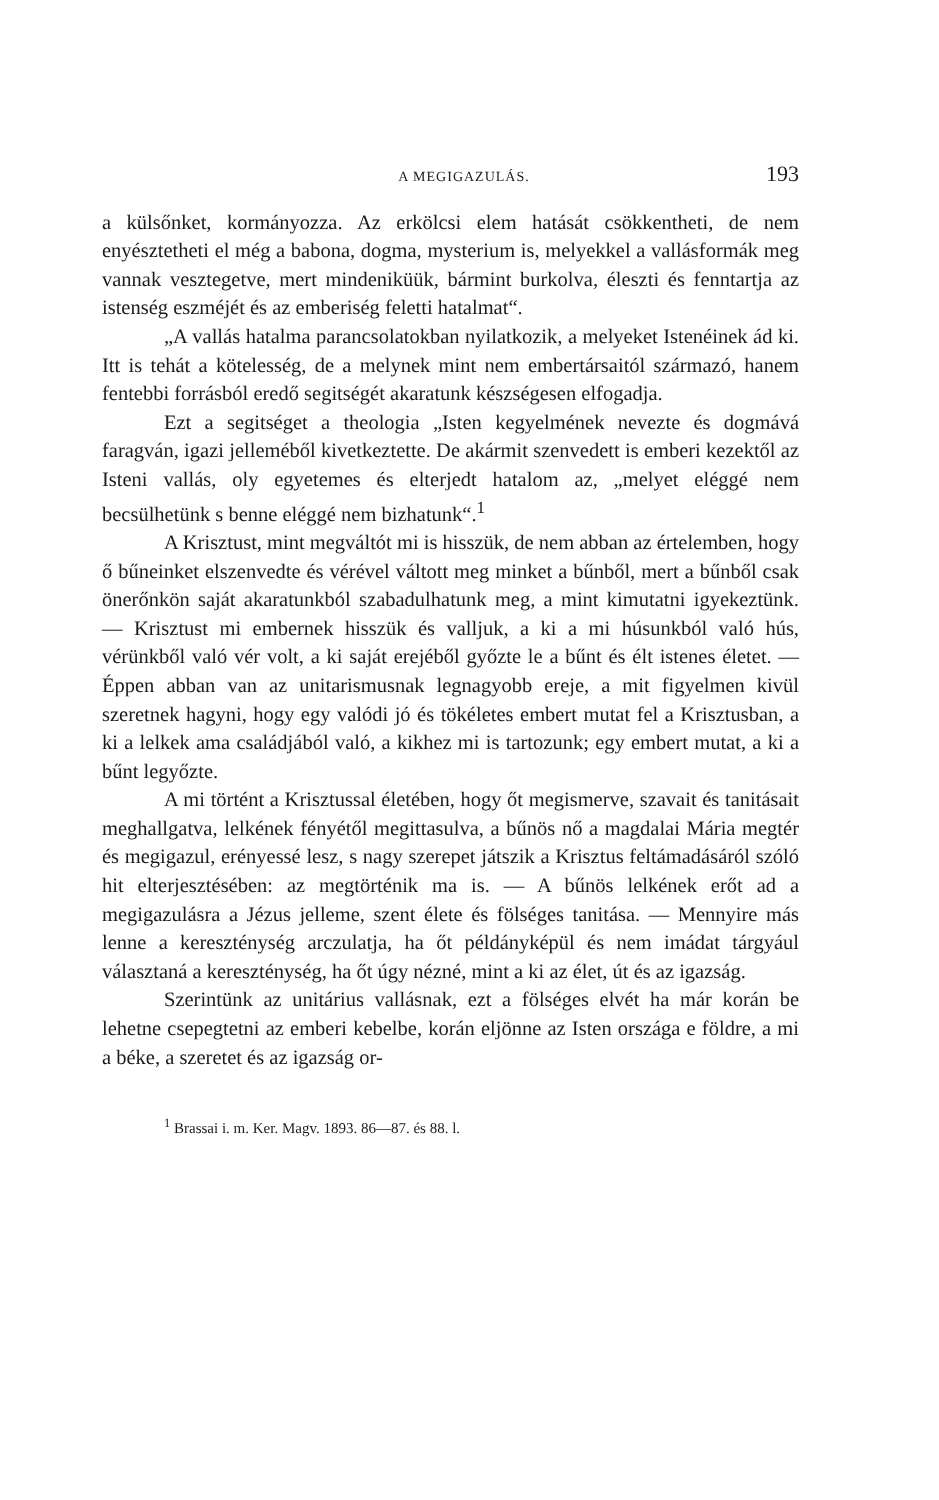A MEGIGAZULÁS. 193
a külsőnket, kormányozza. Az erkölcsi elem hatását csökkentheti, de nem enyésztetheti el még a babona, dogma, mysterium is, melyekkel a vallásformák meg vannak vesztegetve, mert mindeniküük, bármint burkolva, éleszti és fenntartja az istenség eszméjét és az emberiség feletti hatalmat“.
„A vallás hatalma parancsolatokban nyilatkozik, a melyeket Istenéinek ád ki. Itt is tehát a kötelesség, de a melynek mint nem embertársaitól származó, hanem fentebbi forrásból eredő segitségét akaratunk készségesen elfogadja.
Ezt a segitséget a theologia „Isten kegyelmének nevezte és dogmává faragván, igazi jelleméből kivetkeztette. De akármit szenvedett is emberi kezektől az Isteni vallás, oly egyetemes és elterjedt hatalom az, „melyet eléggé nem becsülhetünk s benne eléggé nem bizhatunk“.<sup>1</sup>
A Krisztust, mint megváltót mi is hisszük, de nem abban az értelemben, hogy ő bűneinket elszenvedte és vérével váltott meg minket a bűnből, mert a bűnből csak önerőnkön saját akaratunkból szabadulhatunk meg, a mint kimutatni igyekeztünk. — Krisztust mi embernek hisszük és valljuk, a ki a mi húsunkból való hús, vérünkből való vér volt, a ki saját erejéből győzte le a bűnt és élt istenes életet. — Éppen abban van az unitarismusnak legnagyobb ereje, a mit figyelmen kivül szeretnek hagyni, hogy egy valódi jó és tökéletes embert mutat fel a Krisztusban, a ki a lelkek ama családjából való, a kikhez mi is tartozunk; egy embert mutat, a ki a bűnt legyőzte.
A mi történt a Krisztussal életében, hogy őt megismerve, szavait és tanitásait meghallgatva, lelkének fényétől megittasulva, a bűnös nő a magdalai Mária megtér és megigazul, erényessé lesz, s nagy szerepet játszik a Krisztus feltámadásáról szóló hit elterjesztésében: az megtörténik ma is. — A bűnös lelkének erőt ad a megigazulásra a Jézus jelleme, szent élete és fölséges tanitása. — Mennyire más lenne a kereszténység arczulatja, ha őt példányképül és nem imádat tárgyául választaná a kereszténység, ha őt úgy nézné, mint a ki az élet, út és az igazság.
Szerintünk az unitárius vallásnak, ezt a fölséges elvét ha már korán be lehetne csepegtetni az emberi kebelbe, korán eljönne az Isten országa e földre, a mi a béke, a szeretet és az igazság or-
<sup>1</sup> Brassai i. m. Ker. Magv. 1893. 86—87. és 88. l.